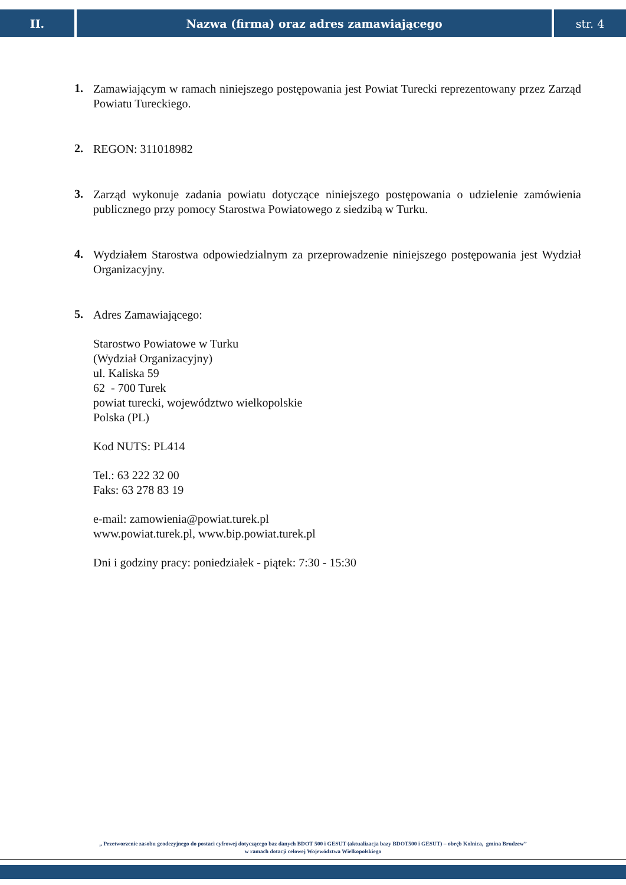II. Nazwa (firma) oraz adres zamawiającego
str. 4
1.
Zamawiającym w ramach niniejszego postępowania jest Powiat Turecki reprezentowany przez Zarząd Powiatu Tureckiego.
2.
REGON: 311018982
3.
Zarząd wykonuje zadania powiatu dotyczące niniejszego postępowania o udzielenie zamówienia publicznego przy pomocy Starostwa Powiatowego z siedzibą w Turku.
4.
Wydziałem Starostwa odpowiedzialnym za przeprowadzenie niniejszego postępowania jest Wydział Organizacyjny.
5.
Adres Zamawiającego:
Starostwo Powiatowe w Turku
(Wydział Organizacyjny)
ul. Kaliska 59
62 - 700 Turek
powiat turecki, województwo wielkopolskie
Polska (PL)
Kod NUTS: PL414
Tel.: 63 222 32 00
Faks: 63 278 83 19
e-mail: zamowienia@powiat.turek.pl
www.powiat.turek.pl, www.bip.powiat.turek.pl
Dni i godziny pracy: poniedziałek - piątek: 7:30 - 15:30
„ Przetworzenie zasobu geodezyjnego do postaci cyfrowej dotyczącego baz danych BDOT 500 i GESUT (aktualizacja bazy BDOT500 i GESUT) – obręb Kolnica, gmina Brudzew”
w ramach dotacji celowej Województwa Wielkopolskiego